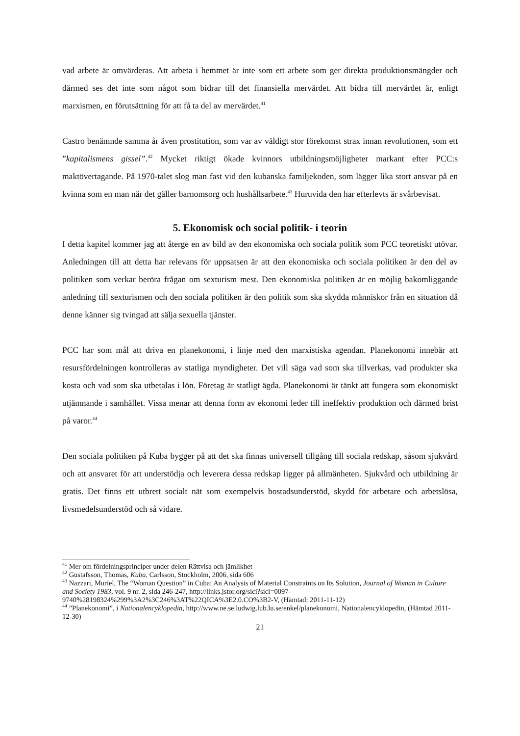vad arbete är omvärderas. Att arbeta i hemmet är inte som ett arbete som ger direkta produktionsmängder och därmed ses det inte som något som bidrar till det finansiella mervärdet. Att bidra till mervärdet är, enligt marxismen, en förutsättning för att få ta del av mervärdet.<sup>41</sup>
Castro benämnde samma år även prostitution, som var av väldigt stor förekomst strax innan revolutionen, som ett ”kapitalismens gissel”.<sup>42</sup> Mycket riktigt ökade kvinnors utbildningsmöjligheter markant efter PCC:s maktövertagande. På 1970-talet slog man fast vid den kubanska familjekoden, som lägger lika stort ansvar på en kvinna som en man när det gäller barnomsorg och hushållsarbete.<sup>43</sup> Huruvida den har efterlevts är svårbevisat.
5. Ekonomisk och social politik- i teorin
I detta kapitel kommer jag att återge en av bild av den ekonomiska och sociala politik som PCC teoretiskt utövar. Anledningen till att detta har relevans för uppsatsen är att den ekonomiska och sociala politiken är den del av politiken som verkar beröra frågan om sexturism mest. Den ekonomiska politiken är en möjlig bakomliggande anledning till sexturismen och den sociala politiken är den politik som ska skydda människor från en situation då denne känner sig tvingad att sälja sexuella tjänster.
PCC har som mål att driva en planekonomi, i linje med den marxistiska agendan. Planekonomi innebär att resursfördelningen kontrolleras av statliga myndigheter. Det vill säga vad som ska tillverkas, vad produkter ska kosta och vad som ska utbetalas i lön. Företag är statligt ägda. Planekonomi är tänkt att fungera som ekonomiskt utjämnande i samhället. Vissa menar att denna form av ekonomi leder till ineffektiv produktion och därmed brist på varor.<sup>44</sup>
Den sociala politiken på Kuba bygger på att det ska finnas universell tillgång till sociala redskap, såsom sjukvård och att ansvaret för att understödja och leverera dessa redskap ligger på allmänheten. Sjukvård och utbildning är gratis. Det finns ett utbrett socialt nät som exempelvis bostadsunderstöd, skydd för arbetare och arbetslösa, livsmedelsunderstöd och så vidare.
<sup>41</sup> Mer om fördelningsprinciper under delen Rättvisa och jämlikhet
<sup>42</sup> Gustafsson, Thomas, Kuba, Carlsson, Stockholm, 2006, sida 606
<sup>43</sup> Nazzari, Muriel, The “Woman Question” in Cuba: An Analysis of Material Constraints on Its Solution, Journal of Woman in Culture and Society 1983, vol. 9 nr. 2, sida 246-247, http://links.jstor.org/sici?sici=0097-9740%28198324%299%3A2%3C246%3AT%22QICA%3E2.0.CO%3B2-V, (Hämtad: 2011-11-12)
<sup>44</sup> ”Planekonomi”, i Nationalencyklopedin, http://www.ne.se.ludwig.lub.lu.se/enkel/planekonomi, Nationalencyklopedin, (Hämtad 2011-12-30)
21